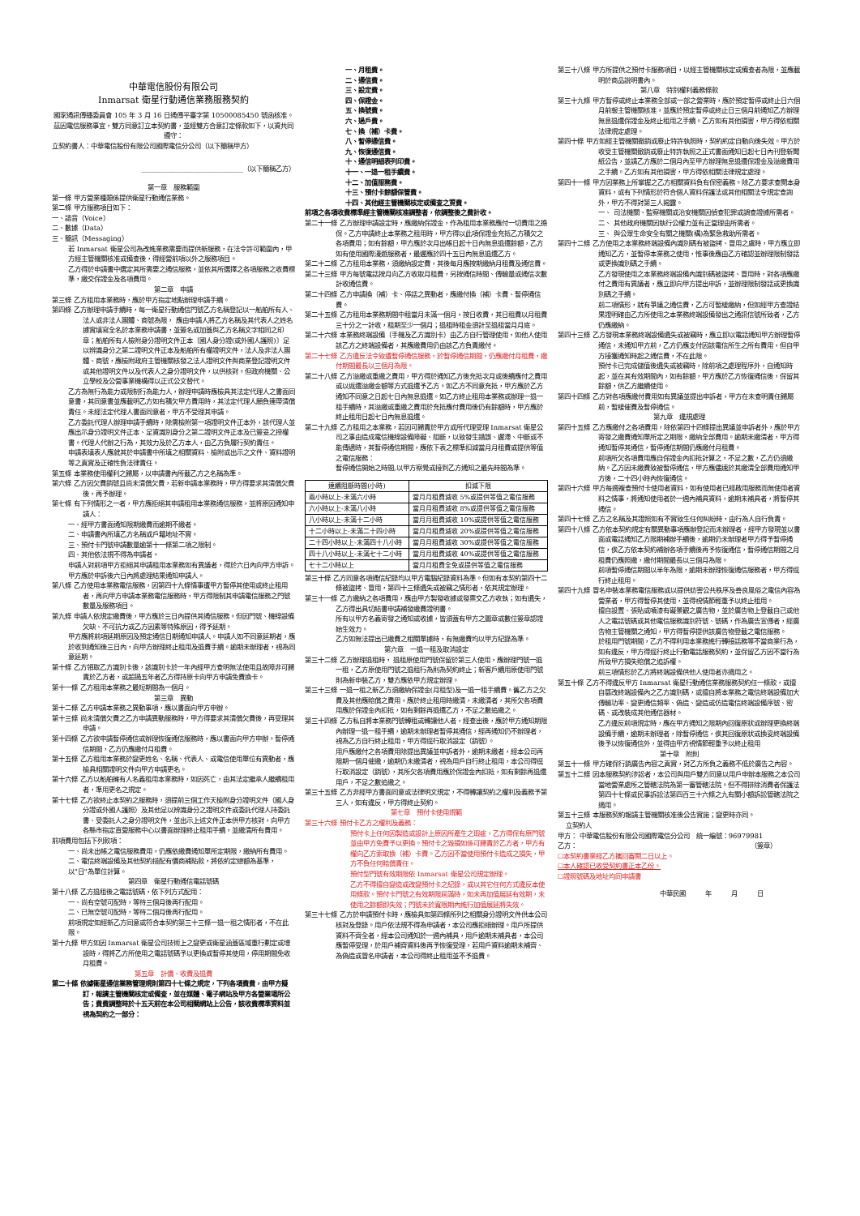中華電信股份有限公司
Inmarsat 衛星行動通信業務服務契約
國家通訊傳播委員會 105 年 3 月 16 日通傳平臺字第 10500085450 號函核准。
茲因電信服務事宜，雙方同意訂立本契約書，並經雙方合意訂定條款如下，以資共同遵守：
立契約書人：中華電信股份有限公司國際電信分公司（以下簡稱甲方）
______________________________（以下簡稱乙方）
第一章　服務範圍
第一條 甲方營業種類係提供衛星行動通信業務。
第二條 甲方服務項目如下：
一、語音（Voice）
二、數據（Data）
三、簡訊（Messaging）
若 Inmarsat 衛星公司為改進業務需要而提供新服務，在法令許可範圍內，甲方經主管機關核准或備查後，得經營前項以外之服務項目。
乙方得於申請書中選定其所需要之通信服務，並依其所選擇之各項服務之收費標準，繳交保證金及各項費用。
第二章　申請
第三條 乙方租用本業務時，應於甲方指定地點辦理申請手續。
第四條 乙方辦理申請手續時，每一衛星行動通信門號乙方名稱登記以一船舶所有人、法人或非法人團體、商號為限， 應由申請人將乙方名稱及其代表人之姓名據實填寫全名於本業務申請書，並簽名或加蓋與乙方名稱文字相同之印章；船舶所有人檢附身分證明文件正本〔國人身分證(或外國人護照)〕足以辨識身分之第二證明文件正本及船舶所有權證明文件，法人及非法人團體、商號，應檢附政府主管機關核發之法人證明文件與商業登記證明文件或其他證明文件以及代表人之身分證明文件，以供核對。但政府機關、公立學校及公營事業機構得以正式公文替代。
乙方為無行為能力或限制行為能力人，辦理申請時應檢具其法定代理人之書面同意書，其同意書並應載明乙方如有積欠甲方費用時，其法定代理人願負連帶清償責任。未經法定代理人書面同意者，甲方不受理其申請。
乙方委託代理人辦理申請手續時，除需檢附第一項證明文件正本外，該代理人並應出示身分證明文件正本、足資識別身分之第二證明文件正本及已簽妥之授權書。代理人代辦之行為，其效力及於乙方本人，由乙方負履行契約責任。
申請表填表人應就其於申請書中所填之相關資料、檢附或出示之文件、資料證明等之真實及正確性負法律責任。
第五條 本業務使用權利之歸屬，以申請書內所載乙方之名稱為準。
第六條 乙方因欠費銷號且尚未清償欠費，若新申請本業務時，甲方得要求其清償欠費後，再予辦理。
第七條 有下列情形之一者，甲方應拒絕其申請租用本業務通信服務，並將原因通知申請人：
一、經甲方書面通知限期繳費而逾期不繳者。
二、申請書內所填乙方名稱或戶籍地址不實。
三、預付卡門號申請數量逾第十一條第二項之限制。
四、其他依法規不得為申請者。
申請人對前項甲方拒絕其申請租用本業務如有異議者，得於六日內向甲方申訴。甲方應於申訴後六日內將處理結果通知申請人。
第八條 乙方使用本業務電信服務，因第四十九條情事遭甲方暫停其使用或終止租用者，再向甲方申請本業務電信服務時，甲方得限制其申請電信服務之門號數量及服務項目。
第九條 申請人依規定繳費後，甲方應於三日內提供其通信服務。但因門號、機線設備欠缺、不可抗力或乙方因素等特殊原因，得予延期。
甲方應將前項延期原因及預定通信日期通知申請人。申請人如不同意延期者，應於收到通知後三日內，向甲方辦理終止租用及退費手續。逾期未辦理者，視為同意延期。
第十條 乙方領取乙方識別卡後，該識別卡於一年內經甲方查明無法使用且故障非可歸責於乙方者，或超過五年者乙方得持原卡向甲方申請免費換卡。
第十一條 乙方租用本業務之最短期間為一個月。
第三章　異動
第十二條 乙方申請本業務之異動事項，應以書面向甲方申辦。
第十三條 尚未清償欠費之乙方申請異動服務時，甲方得要求其清償欠費後，再受理其申請。
第十四條 乙方欲申請暫停通信或辦理恢復通信服務時，應以書面向甲方申辦。暫停通信期間，乙方仍應繳付月租費。
第十五條 乙方租用本業務於變更姓名、名稱、代表人、或電信使用單位有異動者，應檢具相關證明文件向甲方申請更名。
第十六條 乙方以船舶擁有人名義租用本業務時，如因死亡，由其法定繼承人繼續租用者，準用更名之規定。
第十七條 乙方欲終止本契約之服務時，須提前三個工作天檢附身分證明文件（國人身分證或外國人護照）及其他足以辨識身分之證明文件或委託代理人持委託書、受委託人之身分證明文件，並出示上述文件正本供甲方核對，向甲方各縣市指定直營服務中心以書面辦理終止租用手續，並繳清所有費用。
前項費用包括下列款項：
一、尚未出帳之電信服務費用，仍應依繳費通知單所定期限，繳納所有費用。
二、電信終端設備及其他契約搭配有價商補貼款，將依約定總額為基準，以"日"為單位計算。
第四章　衛星行動通信電話號碼
第十八條 乙方退租後之電話號碼，依下列方式配用：
一、尚有空號可配時，等待三個月後再行配用。
二、已無空號可配時，等待二個月後再行配用。
前項規定如經新乙方同意或符合本契約第三十三條一退一租之情形者，不在此限。
第十九條 甲方如因 Inmarsat 衛星公司技術上之變更或衛星涵蓋區域重行劃定或增設時，得將乙方所使用之電話號碼予以更換或暫停其使用，停用期間免收月租費。
第五章　計價、收費及退費
第二十條 依據衛星通信業務管理規則第四十七條之規定，下列各項費費，由甲方擬訂，報請主管機關核定或備查，並在媒體、電子網站及甲方各營業場所公告；費費調整時於十五天前在本公司相關網站上公告，該收費標準資料並視為契約之一部分：
一、月租費。
二、通信費。
三、設定費。
四、保證金。
五、換號費。
六、過戶費。
七、換（補）卡費。
八、暫停通信費。
九、恢復通信費。
十、通信明細表列印費。
十一、一退一租手續費。
十二、加值服務費。
十三、預付卡餘額保管費。
十四、其他經主管機關核定或備查之資費。
前項之各項收費標準經主管機關核准調整者，依調整後之費計收。
第二十一條 乙方辦理申請設定時，應繳納保證金，作為租用本業務應付一切費用之擔保。乙方申請終止本業務之租用時，甲方得以此項保證金充抵乙方積欠之各項費用；如有餘額，甲方應於次月出帳日起十日內無息退還餘額，乙方如有使用國際漫遊服務者，最遲應於四十五日內無息退還乙方。
第二十二條 乙方租用本業務，須繳納設定費，其後每月應按期繳納月租費及通信費。
第二十三條 甲方每號電話按月向乙方收取月租費，另按通信時間、傳輸量或通信次數計收通信費。
第二十四條 乙方申請換（補）卡、停話之異動者，應繳付換（補）卡費、暫停通信費。
第二十五條 乙方租用本業務期間中租當月未滿一個月，按日收費，其日租費以月租費三十分之一計收，租期至少一個月；退租時租金須計至退租當月月底。
第二十六條 本業務終端設備（手機及乙方識別卡）由乙方自行管理使用，如他人使用該乙方之終端設備者，其應繳費用仍由該乙方負責繳付。
第二十七條 乙方違反法令致遭暫停通信服務，於暫停通信期間，仍應繳付月租費，繳付期間最長以三個月為限。
第二十八條 乙方溢繳或重繳之費用，甲方得於通知乙方後充抵次月或後續應付之費用或以返還溢繳金額等方式退還予乙方。如乙方不同意充抵，甲方應於乙方通知不同意之日起七日內無息退還。如乙方終止租用本業務或辦理一退一租手續時，其溢繳或重繳之費用於充抵應付費用後仍有餘額時，甲方應於終止租用日起七日內無息退還。
第二十九條 乙方租用之本業務，若因可歸責於甲方或所代理受理 Inmarsat 衛星公司之事由造成電信機線設備障礙、阻斷，以致發生錯誤、遲滯、中斷或不能傳遞時，其暫停通信期間，應依下表之標準扣減當月月租費或提供等值之電信服務：
暫停通信開始之時間,以甲方察覺或接到乙方通知之最先時間為準。
| 連續阻斷時間(小時) | 扣減下限 |
| --- | --- |
| 兩小時以上-未滿六小時 | 當月月租費減收 5%或提供等值之電信服務 |
| 六小時以上-未滿八小時 | 當月月租費減收 8%或提供等值之電信服務 |
| 八小時以上-未滿十二小時 | 當月月租費減收 10%或提供等值之電信服務 |
| 十二小時以上-未滿二十四小時 | 當月月租費減收 20%或提供等值之電信服務 |
| 二十四小時以上-未滿四十八小時 | 當月月租費減收 30%或提供等值之電信服務 |
| 四十八小時以上-未滿七十二小時 | 當月月租費減收 40%或提供等值之電信服務 |
| 七十二小時以上 | 當月月租費全免或提供等值之電信服務 |
第三十條 乙方同意各項通信紀錄均以甲方電腦紀錄資料為準。但如有本契約第四十二條被盜拷、冒用，第四十三條遺失或被竊之情形者，依其規定辦理。
第三十一條 乙方繳納之各項費用，應由甲方製發收據或發票交乙方收執；如有遺失，乙方得出具切結書申請補發繳費證明書。
所有以甲方名義寄發之通知或收據，皆須蓋有甲方之圖章或數位簽章認證始生效力。
乙方如無法提出已繳費之相關單據時，有無繳費均以甲方紀錄為準。
第六章　一退一租及取消設定
第三十二條 乙方辦理退租時， 退租原使用門號保留於第三人使用，應辦理門號一退一租，乙方原使用門號之退租行為則為契約終止；新客戶續用原使用門號則為新申裝乙方，雙方應依甲方規定辦理。
第三十三條 一退一租之新乙方須繳納保證金(月租型)及一退一租手續費。舊乙方之欠費及其他應賠償之費用，應於終止租用時繳清，未繳清者，其所欠各項費用應於保證金內扣抵，如有剩餘再退還乙方，不足之數追繳之。
第三十四條 乙方私自將本業務門號轉租或轉讓他人者，經查出後，應於甲方通知期限內辦理一退一租手續，逾期未辦理者暫停其通信，經再通知仍不辦理者，視為乙方自行終止租用，甲方得逕行取消設定（銷號）。
用戶應繳付之各項費用除提出異議並申訴者外，逾期未繳者，經本公司再限期一個月催繳，逾期仍未繳清者，視為用戶自行終止租用，本公司得逕行取消設定（銷號），其所欠各項費用應於保證金內扣抵，如有剩餘再退還用戶，不足之數追繳之。
第三十五條 乙方非經甲方書面同意或法律明文規定，不得轉讓契約之權利及義務予第三人，如有違反，甲方得終止契約。
第七章　預付卡使用規範
第三十六條 預付卡乙方之權利及義務：
預付卡上任何因製造或設計上原因所產生之瑕疵，乙方得保有原門號並由甲方免費予以更換。預付卡之毀損如係可歸責於乙方者，甲方有權向乙方索取換（補）卡費。乙方因不當使用預付卡造成之損失，甲方不負任何賠償責任。
預付型門號有效期限依 Inmarsat 衛星公司規定辦理。
乙方不得擅自變造或改變預付卡之紀錄，或以其它任何方式違反本使用條款。預付卡門號之有效期限屆滿時，如未再加值展延有效期，未使用之餘額即失效；門號未於寬限期內進行加值展延將失效。
第三十七條 乙方於申請預付卡時，應檢具如第四條所列之相關身分證明文件供本公司核對及登錄。用戶依法規不得為申請者，本公司應拒絕辦理。用戶所提供資料不齊全者，經本公司通知於一週內補具，用戶逾期未補具者，本公司應暫停受理，於用戶補齊資料後再予恢復受理，若用戶資料逾期未補齊、為偽造或冒名申請者，本公司得終止租用並不予退費。
第三十八條 甲方所提供之預付卡服務項目，以經主管機關核定或備查者為限，並應載明於商品說明書內。
第八章　特別權利義務條款
第三十九條 甲方暫停或終止本業務全部或一部之營業時，應於預定暫停或終止日六個月前報主管機關核准，並應於預定暫停或終止日三個月前通知乙方辦理無息退還保證金及終止租用之手續。乙方如有其他損害，甲方得依相關法律規定處理。
第四十條 甲方如經主管機關撤銷或廢止特許執照時，契約約定自動向後失效。甲方於收受主管機關撤銷或廢止特許執照之正式書面通知日起七日內刊登新聞紙公告，並請乙方應於二個月內至甲方辦理無息退還保證金及溢繳費用之手續。乙方如有其他損害，甲方得依相關法律規定處理。
第四十一條 甲方因業務上所掌握之乙方相關資料負有保密義務。除乙方要求查閱本身資料，或有下列情形於符合個人資料保護法或其他相關法令規定查詢外，甲方不得對第三人揭露。
一、 司法機關、監察機關或治安機關因偵查犯罪或調查證據所需者。
二、 其他政府機關因執行公權力並有正當理由所需者。
三、 與公眾生命安全有關之機關(構)為緊急救助所需者。
第四十二條 乙方使用之本業務終端設備內識別碼有被盜拷、冒用之虞時，甲方應立即通知乙方，並暫停本業務之使用，惟事後應由乙方確認並辦理限制發話或更換識別碼之手續。
乙方發現使用之本業務終端設備內識別碼被盜拷、冒用時，對各項應繳付之費用有異議者，應立即向甲方提出申訴，並辦理限制發話或更換識別碼之手續。
前二項情形，就有爭議之通信費，乙方可暫緩繳納，但如經甲方查證結果證明確由乙方所使用之本業務終端設備發出之通訊信號所致者，乙方仍應繳納。
第四十三條 乙方發現本業務終端設備遺失或被竊時，應立即以電話通知甲方辦理暫停通信，未通知甲方前，乙方仍應支付因該電信所生之所有費用，但自甲方接獲通知時起之通信費，不在此限。
預付卡已完成儲值後遺失或被竊時，除前項之處理程序外，自通知時起，並在其有效期間內，如有餘額，甲方應於乙方恢復通信後，保留其餘額，供乙方繼續使用。
第四十四條 乙方對各項應繳付費用如有異議並提出申訴者，甲方在未查明責任歸屬前，暫緩催費及暫停通信。
第九章　違規處理
第四十五條 乙方應繳付之各項費用，除依第四十四條提出異議並申訴者外，應於甲方寄發之繳費通知單所定之期限，繳納全部費用。逾期未繳清者，甲方得通知暫停其通信，暫停通信期間仍應繳付月租費。
前項所欠各項費用應自保證金內扣抵計算之，不足之數，乙方仍須繳納。乙方因未繳費致被暫停通信，甲方應儘速於其繳清全部費用通知甲方後，二十四小時內恢復通信。
第四十六條 甲方每週複查預付卡使用者資料，如有使用者已經啟用服務而無使用者資料之情事，將通知使用者於一週內補具資料，逾期未補具者，將暫停其通信。
第四十七條 乙方之名稱及其證照如有不實致生任何糾紛時，由行為人自行負責。
第四十八條 乙方依本契約規定有關異動事項應辦登記而未辦理者，經甲方發現並以書面或電話通知乙方限期補辦手續後，逾期仍未辦理者甲方得予暫停通信，俟乙方依本契約補辦各項手續後再予恢復通信，暫停通信期間之月租費仍應照繳，繳付期間最長以三個月為限。
前項暫停通信期間以半年為限，逾期未辦理恢復通信服務者，甲方得逕行終止租用。
第四十九條 冒名申裝本業務電信服務或以提供妨害公共秩序及善良風俗之電信內容為營業者，甲方得暫停其使用，並得視情節輕重予以終止租用。
擅自設置、張貼或噴漆有礙景觀之廣告物，並於廣告物上登載自己或他人之電話號碼或其他電信服務識別符號、號碼，作為廣告宣傳者，經廣告物主管機關之通知，甲方得暫停提供該廣告物登載之電信服務。
於租用門號期間，乙方不得利用本業務進行轉接話務等不當商業行為，如有違反，甲方得逕行終止行動電話服務契約，並保留乙方因不當行為所致甲方損失賠償之追訴權。
前三項情形於乙方將終端設備供他人使用者亦適用之。
第五十條 乙方不得違反甲方 Inmarsat 衛星行動通信業務服務契約任一條款，或擅自篡改終端設備內之乙方識別碼，或擅自將本業務之電信終端設備加大傳輸功率、變更通信頻率、偽造、變造或仿造電信終端設備序號、密碼、或改裝成其他通信器材。
乙方違反前項規定時，應在甲方通知之限期內回復原狀或辦理更換終端設備手續，逾期未辦理者，除暫停通信，俟其回復原狀或換妥終端設備後予以恢復通信外，並得由甲方視情節輕重予以終止租用
第十章　附則
第五十一條 甲方確保行銷廣告內容之真實，對乙方所負之義務不低於廣告之內容。
第五十二條 因本服務契約涉訟者，本公司與用戶雙方同意以用戶申辦本服務之本公司當地營業處所之管轄法院為第一審管轄法院。但不得排除消費者保護法第四十七條或民事訴訟法第四百三十六條之九有關小額訴訟管轄法院之適用。
第五十三條 本服務契約報請主管機關核准後公告實施；變更時亦同。
立契約人
甲方： 中華電信股份有限公司國際電信分公司　統一編號：96979981
乙方： （簽章）
☐本契約書業經乙方攜回審閱二日以上。
☐本人確認已收受契約書正本乙份。
☐證照號碼及地址均同申請書
中華民國　　　年　　　月　　　日